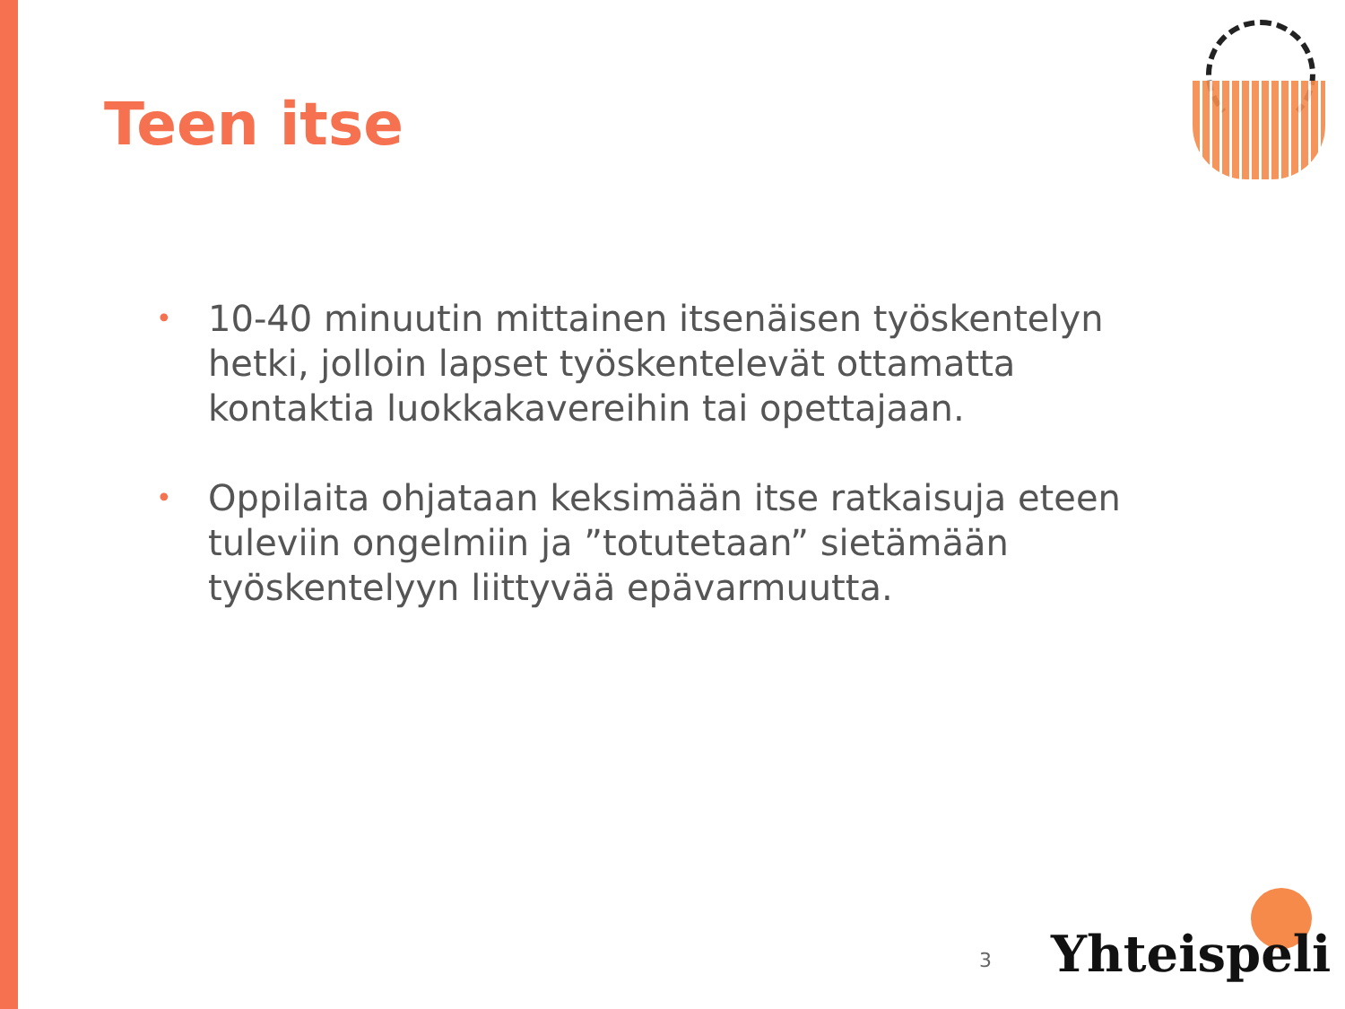Teen itse
• 10-40 minuutin mittainen itsenäisen työskentelyn hetki, jolloin lapset työskentelevät ottamatta kontaktia luokkakavereihin tai opettajaan.
• Oppilaita ohjataan keksimään itse ratkaisuja eteen tuleviin ongelmiin ja ”totutetaan” sietämään työskentelyyn liittyvää epävarmuutta.
3 Yhteispeli